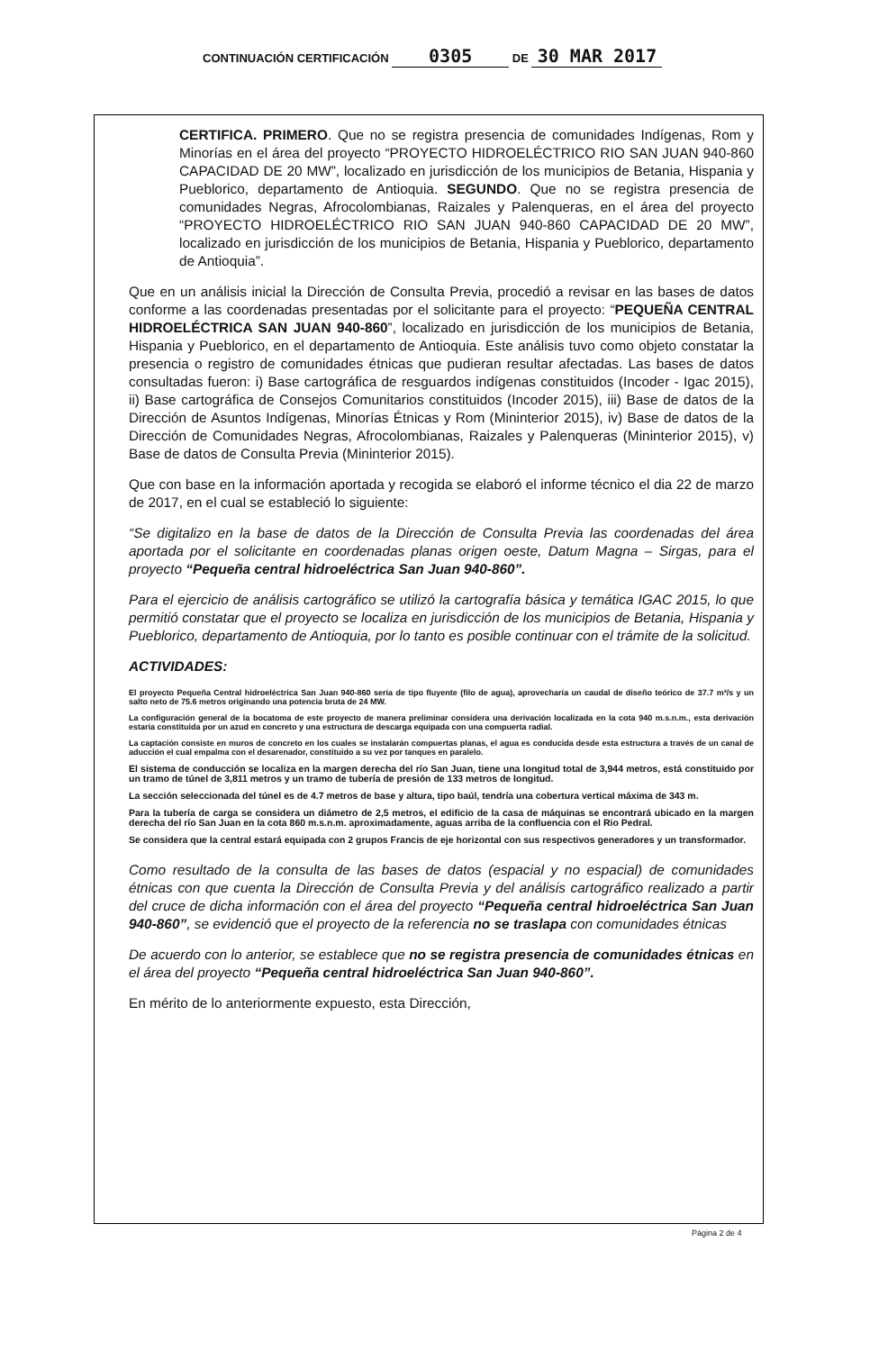CONTINUACIÓN CERTIFICACIÓN 0305 DE 30 MAR 2017
CERTIFICA. PRIMERO. Que no se registra presencia de comunidades Indígenas, Rom y Minorías en el área del proyecto “PROYECTO HIDROELÉCTRICO RIO SAN JUAN 940-860 CAPACIDAD DE 20 MW”, localizado en jurisdicción de los municipios de Betania, Hispania y Pueblorico, departamento de Antioquia. SEGUNDO. Que no se registra presencia de comunidades Negras, Afrocolombianas, Raizales y Palenqueras, en el área del proyecto “PROYECTO HIDROELÉCTRICO RIO SAN JUAN 940-860 CAPACIDAD DE 20 MW”, localizado en jurisdicción de los municipios de Betania, Hispania y Pueblorico, departamento de Antioquia”.
Que en un análisis inicial la Dirección de Consulta Previa, procedió a revisar en las bases de datos conforme a las coordenadas presentadas por el solicitante para el proyecto: “PEQUEÑA CENTRAL HIDROELÉCTRICA SAN JUAN 940-860”, localizado en jurisdicción de los municipios de Betania, Hispania y Pueblorico, en el departamento de Antioquia. Este análisis tuvo como objeto constatar la presencia o registro de comunidades étnicas que pudieran resultar afectadas. Las bases de datos consultadas fueron: i) Base cartográfica de resguardos indígenas constituidos (Incoder - Igac 2015), ii) Base cartográfica de Consejos Comunitarios constituidos (Incoder 2015), iii) Base de datos de la Dirección de Asuntos Indígenas, Minorías Étnicas y Rom (Mininterior 2015), iv) Base de datos de la Dirección de Comunidades Negras, Afrocolombianas, Raizales y Palenqueras (Mininterior 2015), v) Base de datos de Consulta Previa (Mininterior 2015).
Que con base en la información aportada y recogida se elaboró el informe técnico el dia 22 de marzo de 2017, en el cual se estableció lo siguiente:
“Se digitalizo en la base de datos de la Dirección de Consulta Previa las coordenadas del área aportada por el solicitante en coordenadas planas origen oeste, Datum Magna – Sirgas, para el proyecto “Pequeña central hidroeléctrica San Juan 940-860”.
Para el ejercicio de análisis cartográfico se utilizó la cartografía básica y temática IGAC 2015, lo que permitió constatar que el proyecto se localiza en jurisdicción de los municipios de Betania, Hispania y Pueblorico, departamento de Antioquia, por lo tanto es posible continuar con el trámite de la solicitud.
ACTIVIDADES:
El proyecto Pequeña Central hidroeléctrica San Juan 940-860 sería de tipo fluyente (filo de agua), aprovecharía un caudal de diseño teórico de 37.7 m³/s y un salto neto de 75.6 metros originando una potencia bruta de 24 MW.
La configuración general de la bocatoma de este proyecto de manera preliminar considera una derivación localizada en la cota 940 m.s.n.m., esta derivación estaría constituida por un azud en concreto y una estructura de descarga equipada con una compuerta radial.
La captación consiste en muros de concreto en los cuales se instalarán compuertas planas, el agua es conducida desde esta estructura a través de un canal de aducción el cual empalma con el desarenador, constituido a su vez por tanques en paralelo.
El sistema de conducción se localiza en la margen derecha del río San Juan, tiene una longitud total de 3,944 metros, está constituido por un tramo de túnel de 3,811 metros y un tramo de tubería de presión de 133 metros de longitud.
La sección seleccionada del túnel es de 4.7 metros de base y altura, tipo baúl, tendría una cobertura vertical máxima de 343 m.
Para la tubería de carga se considera un diámetro de 2,5 metros, el edificio de la casa de máquinas se encontrará ubicado en la margen derecha del río San Juan en la cota 860 m.s.n.m. aproximadamente, aguas arriba de la confluencia con el Rio Pedral.
Se considera que la central estará equipada con 2 grupos Francis de eje horizontal con sus respectivos generadores y un transformador.
Como resultado de la consulta de las bases de datos (espacial y no espacial) de comunidades étnicas con que cuenta la Dirección de Consulta Previa y del análisis cartográfico realizado a partir del cruce de dicha información con el área del proyecto “Pequeña central hidroeléctrica San Juan 940-860”, se evidenció que el proyecto de la referencia no se traslapa con comunidades étnicas
De acuerdo con lo anterior, se establece que no se registra presencia de comunidades étnicas en el área del proyecto “Pequeña central hidroeléctrica San Juan 940-860”.
En mérito de lo anteriormente expuesto, esta Dirección,
Página 2 de 4